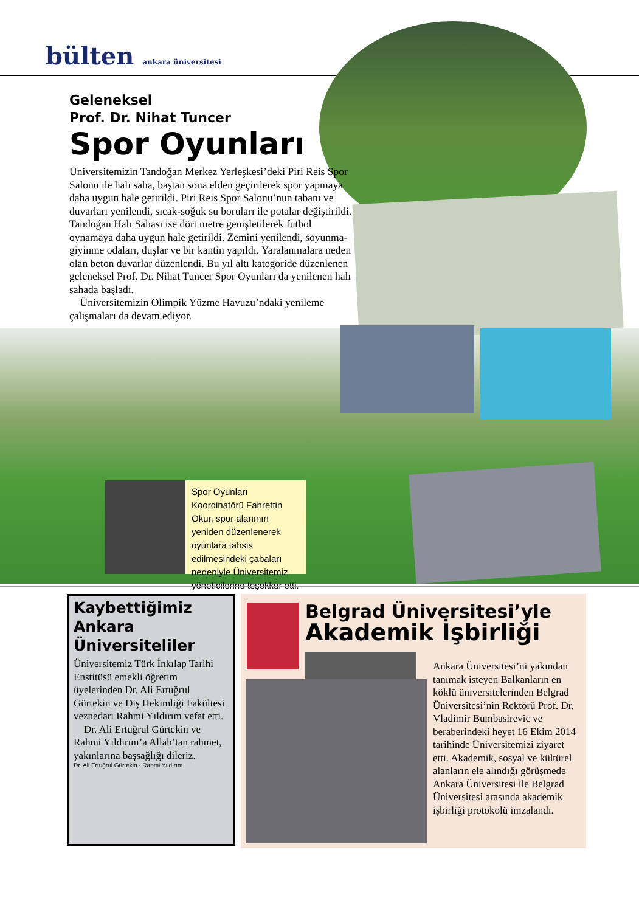bülten ankara üniversitesi
Geleneksel
Prof. Dr. Nihat Tuncer
Spor Oyunları
Üniversitemizin Tandoğan Merkez Yerleşkesi’deki Piri Reis Spor Salonu ile halı saha, baştan sona elden geçirilerek spor yapmaya daha uygun hale getirildi. Piri Reis Spor Salonu’nun tabanı ve duvarları yenilendi, sıcak-soğuk su boruları ile potalar değiştirildi. Tandoğan Halı Sahası ise dört metre genişletilerek futbol oynamaya daha uygun hale getirildi. Zemini yenilendi, soyunma-giyinme odaları, duşlar ve bir kantin yapıldı. Yaralanmalara neden olan beton duvarlar düzenlendi. Bu yıl altı kategoride düzenlenen geleneksel Prof. Dr. Nihat Tuncer Spor Oyunları da yenilenen halı sahada başladı.
Üniversitemizin Olimpik Yüzme Havuzu’ndaki yenileme çalışmaları da devam ediyor.
Spor Oyunları Koordinatörü Fahrettin Okur, spor alanının yeniden düzenlenerek oyunlara tahsis edilmesindeki çabaları nedeniyle Üniversitemiz yöneticilerine teşekkür etti.
Kaybettiğimiz Ankara Üniversiteliler
Üniversitemiz Türk İnkılap Tarihi Enstitüsü emekli öğretim üyelerinden Dr. Ali Ertuğrul Gürtekin ve Diş Hekimliği Fakültesi veznedarı Rahmi Yıldırım vefat etti.
Dr. Ali Ertuğrul Gürtekin ve Rahmi Yıldırım’a Allah’tan rahmet, yakınlarına başsağlığı dileriz.
Dr. Ali Ertuğrul Gürtekin · Rahmi Yıldırım
Belgrad Üniversitesi’yle
Akademik İşbirliği
Ankara Üniversitesi’ni yakından tanımak isteyen Balkanların en köklü üniversitelerinden Belgrad Üniversitesi’nin Rektörü Prof. Dr. Vladimir Bumbasirevic ve beraberindeki heyet 16 Ekim 2014 tarihinde Üniversitemizi ziyaret etti. Akademik, sosyal ve kültürel alanların ele alındığı görüşmede Ankara Üniversitesi ile Belgrad Üniversitesi arasında akademik işbirliği protokolü imzalandı.